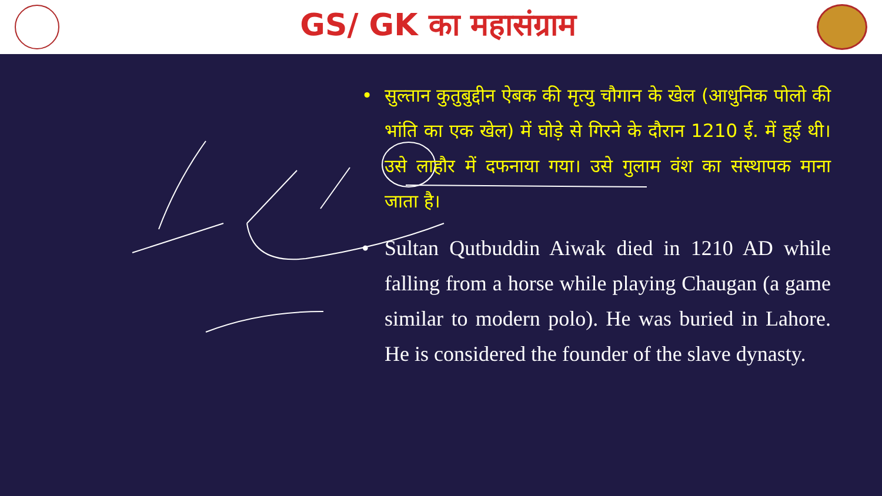GS/ GK का महासंग्राम
• सुल्तान कुतुबुद्दीन ऐबक की मृत्यु चौगान के खेल (आधुनिक पोलो की भांति का एक खेल) में घोड़े से गिरने के दौरान 1210 ई. में हुई थी। उसे लाहौर में दफनाया गया। उसे गुलाम वंश का संस्थापक माना जाता है।
• Sultan Qutbuddin Aiwak died in 1210 AD while falling from a horse while playing Chaugan (a game similar to modern polo). He was buried in Lahore. He is considered the founder of the slave dynasty.